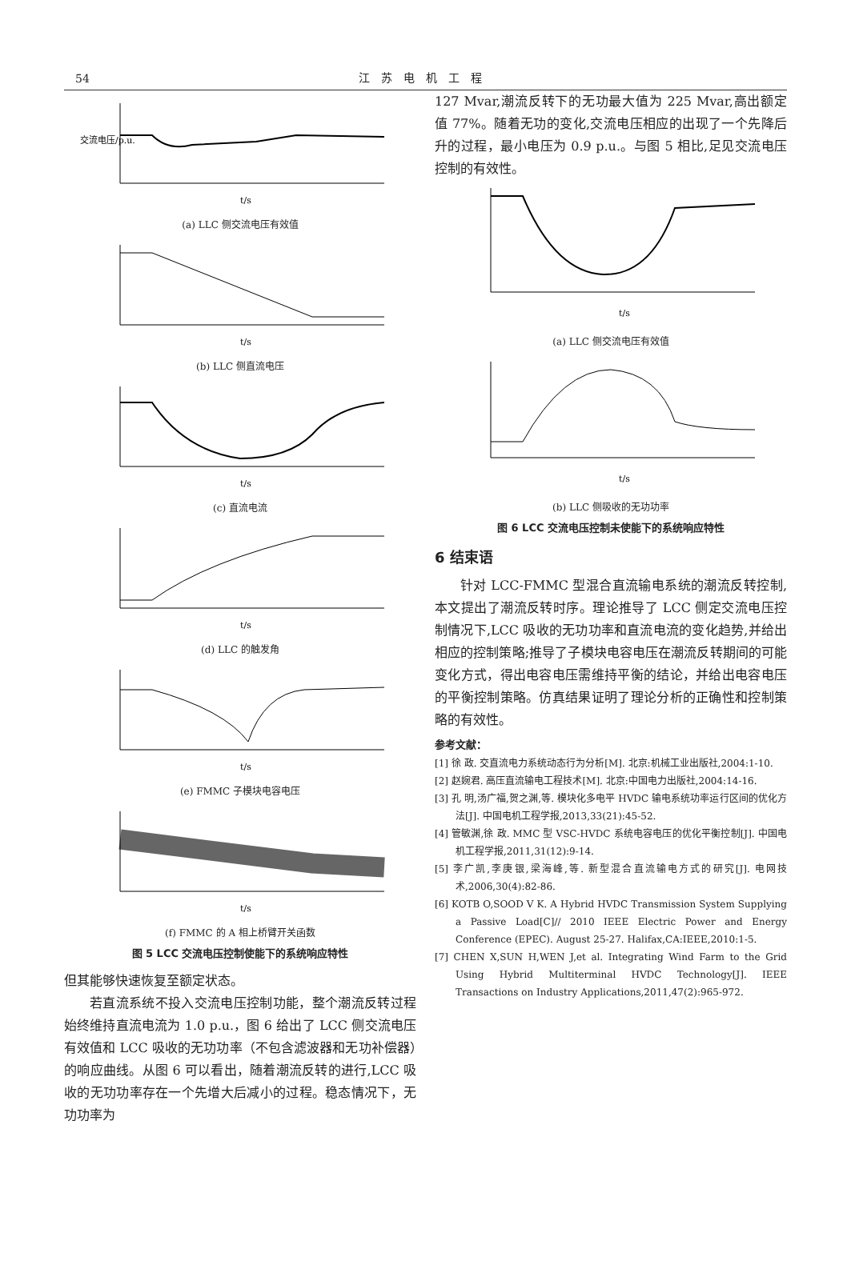54
江苏电机工程
交流电压/p.u.
t/s
(a) LLC 侧交流电压有效值
t/s
(b) LLC 侧直流电压
t/s
(c) 直流电流
t/s
(d) LLC 的触发角
t/s
(e) FMMC 子模块电容电压
t/s
(f) FMMC 的 A 相上桥臂开关函数
图 5 LCC 交流电压控制使能下的系统响应特性
但其能够快速恢复至额定状态。
若直流系统不投入交流电压控制功能，整个潮流反转过程始终维持直流电流为 1.0 p.u.，图 6 给出了 LCC 侧交流电压有效值和 LCC 吸收的无功功率（不包含滤波器和无功补偿器）的响应曲线。从图 6 可以看出，随着潮流反转的进行,LCC 吸收的无功功率存在一个先增大后减小的过程。稳态情况下，无功功率为
127 Mvar,潮流反转下的无功最大值为 225 Mvar,高出额定值 77%。随着无功的变化,交流电压相应的出现了一个先降后升的过程，最小电压为 0.9 p.u.。与图 5 相比,足见交流电压控制的有效性。
t/s
(a) LLC 侧交流电压有效值
t/s
(b) LLC 侧吸收的无功功率
图 6 LCC 交流电压控制未使能下的系统响应特性
6 结束语
针对 LCC-FMMC 型混合直流输电系统的潮流反转控制,本文提出了潮流反转时序。理论推导了 LCC 侧定交流电压控制情况下,LCC 吸收的无功功率和直流电流的变化趋势,并给出相应的控制策略;推导了子模块电容电压在潮流反转期间的可能变化方式，得出电容电压需维持平衡的结论，并给出电容电压的平衡控制策略。仿真结果证明了理论分析的正确性和控制策略的有效性。
参考文献：
[1] 徐 政. 交直流电力系统动态行为分析[M]. 北京:机械工业出版社,2004:1-10.
[2] 赵婉君. 高压直流输电工程技术[M]. 北京:中国电力出版社,2004:14-16.
[3] 孔 明,汤广福,贺之渊,等. 模块化多电平 HVDC 输电系统功率运行区间的优化方法[J]. 中国电机工程学报,2013,33(21):45-52.
[4] 管敏渊,徐 政. MMC 型 VSC-HVDC 系统电容电压的优化平衡控制[J]. 中国电机工程学报,2011,31(12):9-14.
[5] 李广凯,李庚银,梁海峰,等. 新型混合直流输电方式的研究[J]. 电网技术,2006,30(4):82-86.
[6] KOTB O,SOOD V K. A Hybrid HVDC Transmission System Supplying a Passive Load[C]// 2010 IEEE Electric Power and Energy Conference (EPEC). August 25-27. Halifax,CA:IEEE,2010:1-5.
[7] CHEN X,SUN H,WEN J,et al. Integrating Wind Farm to the Grid Using Hybrid Multiterminal HVDC Technology[J]. IEEE Transactions on Industry Applications,2011,47(2):965-972.